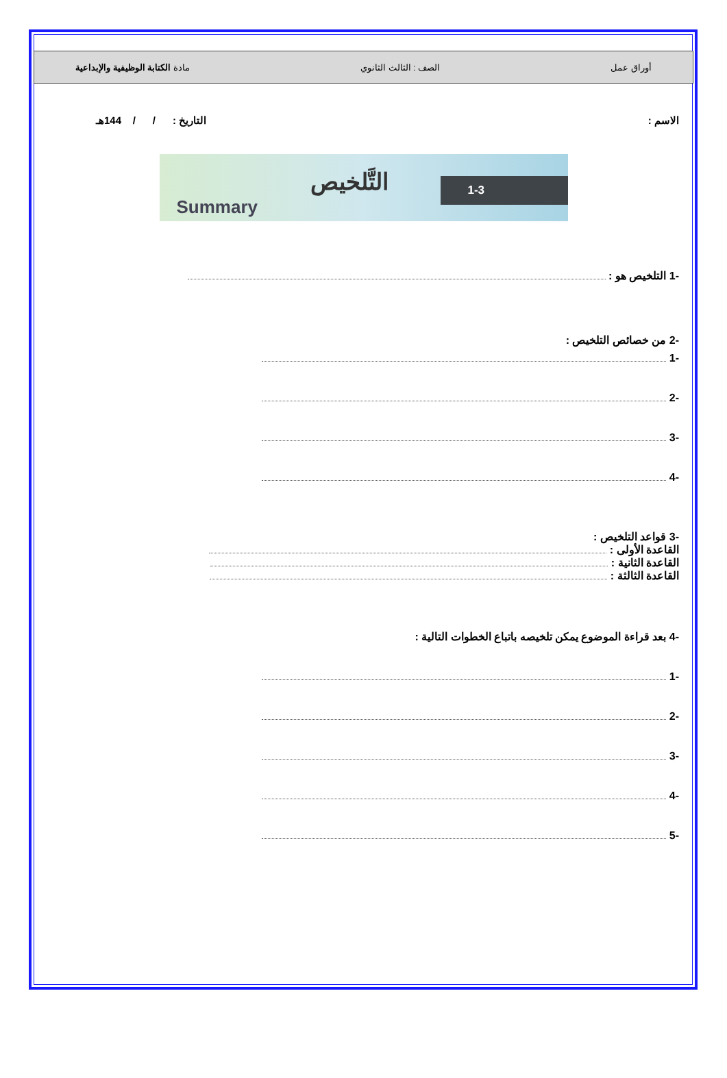أوراق عمل الصف : الثالث الثانوي مادة الكتابة الوظيفية والإبداعية
الاسم : التاريخ : / / 144هـ
التَّلخيص
Summary
1-3
-1 التلخيص هو :
-2 من خصائص التلخيص :
-1
-2
-3
-4
-3 قواعد التلخيص :
القاعدة الأولى :
القاعدة الثانية :
القاعدة الثالثة :
-4 بعد قراءة الموضوع يمكن تلخيصه باتباع الخطوات التالية :
-1
-2
-3
-4
-5